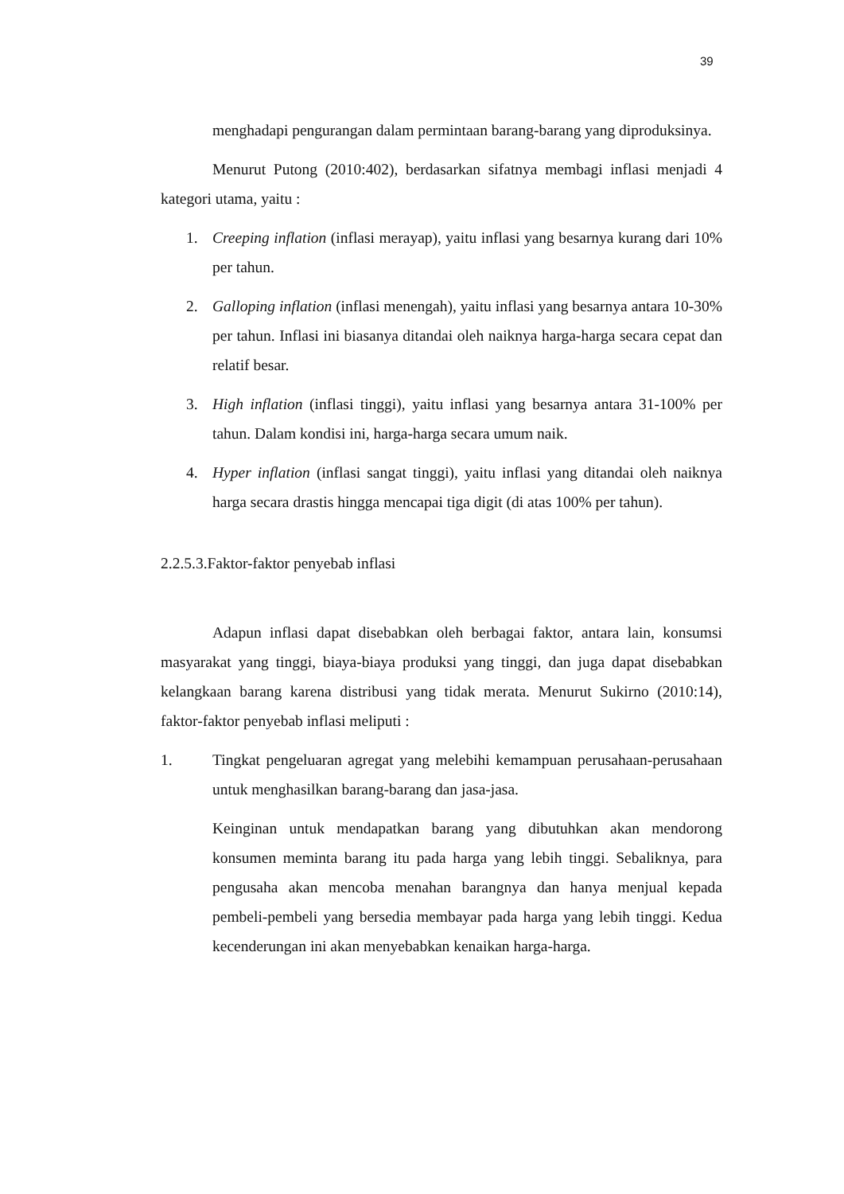39
menghadapi pengurangan dalam permintaan barang-barang yang diproduksinya.
Menurut Putong (2010:402), berdasarkan sifatnya membagi inflasi menjadi 4 kategori utama, yaitu :
1. Creeping inflation (inflasi merayap), yaitu inflasi yang besarnya kurang dari 10% per tahun.
2. Galloping inflation (inflasi menengah), yaitu inflasi yang besarnya antara 10-30% per tahun. Inflasi ini biasanya ditandai oleh naiknya harga-harga secara cepat dan relatif besar.
3. High inflation (inflasi tinggi), yaitu inflasi yang besarnya antara 31-100% per tahun. Dalam kondisi ini, harga-harga secara umum naik.
4. Hyper inflation (inflasi sangat tinggi), yaitu inflasi yang ditandai oleh naiknya harga secara drastis hingga mencapai tiga digit (di atas 100% per tahun).
2.2.5.3.Faktor-faktor penyebab inflasi
Adapun inflasi dapat disebabkan oleh berbagai faktor, antara lain, konsumsi masyarakat yang tinggi, biaya-biaya produksi yang tinggi, dan juga dapat disebabkan kelangkaan barang karena distribusi yang tidak merata. Menurut Sukirno (2010:14), faktor-faktor penyebab inflasi meliputi :
1. Tingkat pengeluaran agregat yang melebihi kemampuan perusahaan-perusahaan untuk menghasilkan barang-barang dan jasa-jasa.
Keinginan untuk mendapatkan barang yang dibutuhkan akan mendorong konsumen meminta barang itu pada harga yang lebih tinggi. Sebaliknya, para pengusaha akan mencoba menahan barangnya dan hanya menjual kepada pembeli-pembeli yang bersedia membayar pada harga yang lebih tinggi. Kedua kecenderungan ini akan menyebabkan kenaikan harga-harga.